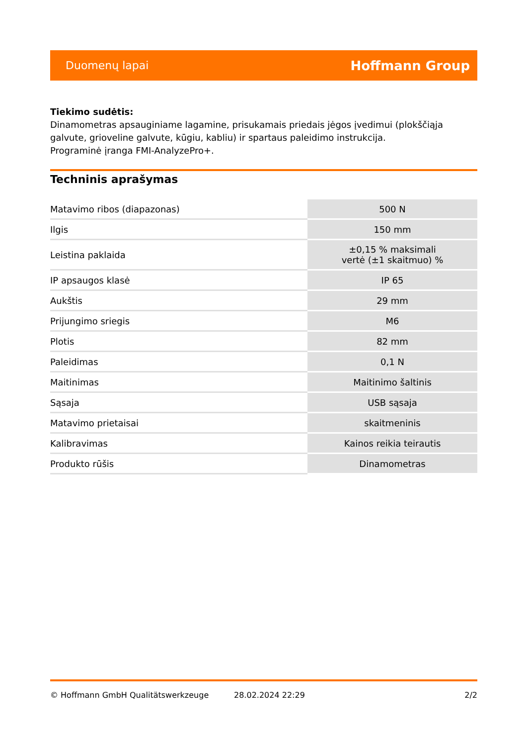Duomenų lapai Hoffmann Group
Tiekimo sudėtis:
Dinamometras apsauginiame lagamine, prisukamais priedais jėgos įvedimui (plokščiąja galvute, grioveline galvute, kūgiu, kabliu) ir spartaus paleidimo instrukcija.
Programinė įranga FMI-AnalyzePro+.
Techninis aprašymas
| Matavimo ribos (diapazonas) | 500 N |
| Ilgis | 150 mm |
| Leistina paklaida | ±0,15 % maksimali vertė (±1 skaitmuo) % |
| IP apsaugos klasė | IP 65 |
| Aukštis | 29 mm |
| Prijungimo sriegis | M6 |
| Plotis | 82 mm |
| Paleidimas | 0,1 N |
| Maitinimas | Maitinimo šaltinis |
| Sąsaja | USB sąsaja |
| Matavimo prietaisai | skaitmeninis |
| Kalibravimas | Kainos reikia teirautis |
| Produkto rūšis | Dinamometras |
© Hoffmann GmbH Qualitätswerkzeuge 28.02.2024 22:29 2/2